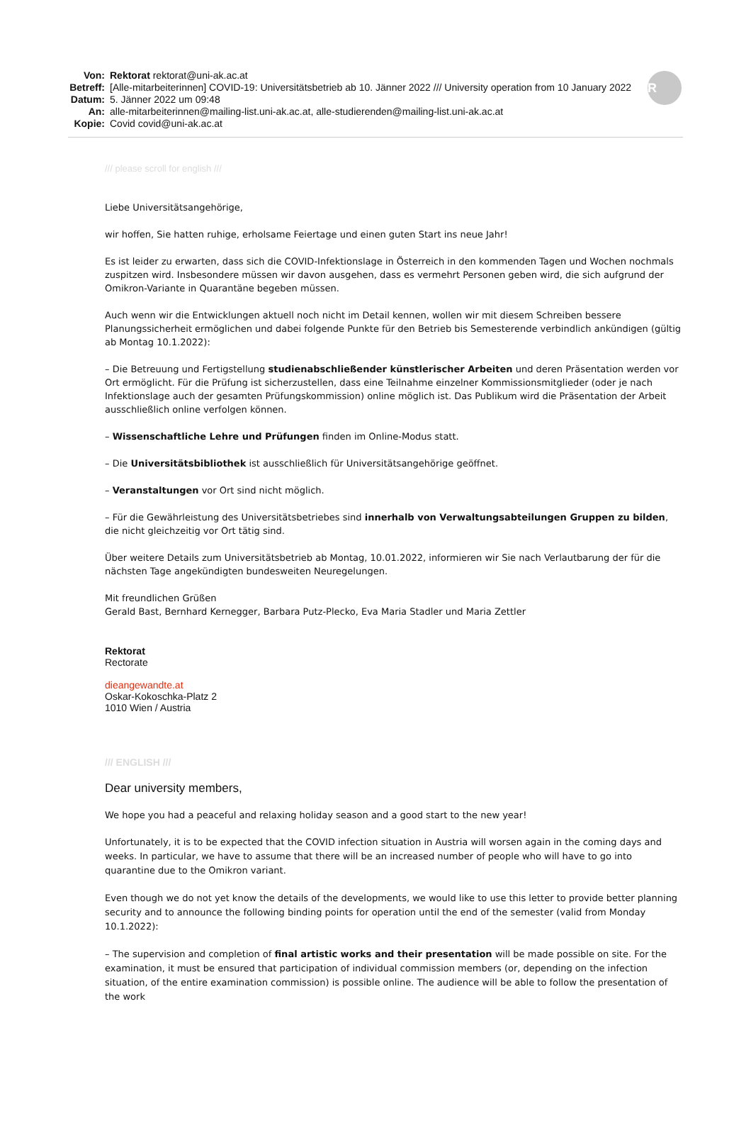Von: Rektorat rektorat@uni-ak.ac.at
Betreff: [Alle-mitarbeiterinnen] COVID-19: Universitätsbetrieb ab 10. Jänner 2022 /// University operation from 10 January 2022
Datum: 5. Jänner 2022 um 09:48
An: alle-mitarbeiterinnen@mailing-list.uni-ak.ac.at, alle-studierenden@mailing-list.uni-ak.ac.at
Kopie: Covid covid@uni-ak.ac.at
R
/// please scroll for english ///
Liebe Universitätsangehörige,
wir hoffen, Sie hatten ruhige, erholsame Feiertage und einen guten Start ins neue Jahr!
Es ist leider zu erwarten, dass sich die COVID-Infektionslage in Österreich in den kommenden Tagen und Wochen nochmals zuspitzen wird. Insbesondere müssen wir davon ausgehen, dass es vermehrt Personen geben wird, die sich aufgrund der Omikron-Variante in Quarantäne begeben müssen.
Auch wenn wir die Entwicklungen aktuell noch nicht im Detail kennen, wollen wir mit diesem Schreiben bessere Planungssicherheit ermöglichen und dabei folgende Punkte für den Betrieb bis Semesterende verbindlich ankündigen (gültig ab Montag 10.1.2022):
– Die Betreuung und Fertigstellung studienabschließender künstlerischer Arbeiten und deren Präsentation werden vor Ort ermöglicht. Für die Prüfung ist sicherzustellen, dass eine Teilnahme einzelner Kommissionsmitglieder (oder je nach Infektionslage auch der gesamten Prüfungskommission) online möglich ist. Das Publikum wird die Präsentation der Arbeit ausschließlich online verfolgen können.
– Wissenschaftliche Lehre und Prüfungen finden im Online-Modus statt.
– Die Universitätsbibliothek ist ausschließlich für Universitätsangehörige geöffnet.
– Veranstaltungen vor Ort sind nicht möglich.
– Für die Gewährleistung des Universitätsbetriebes sind innerhalb von Verwaltungsabteilungen Gruppen zu bilden, die nicht gleichzeitig vor Ort tätig sind.
Über weitere Details zum Universitätsbetrieb ab Montag, 10.01.2022, informieren wir Sie nach Verlautbarung der für die nächsten Tage angekündigten bundesweiten Neuregelungen.
Mit freundlichen Grüßen
Gerald Bast, Bernhard Kernegger, Barbara Putz-Plecko, Eva Maria Stadler und Maria Zettler
Rektorat
Rectorate
dieangewandte.at
Oskar-Kokoschka-Platz 2
1010 Wien / Austria
/// ENGLISH ///
Dear university members,
We hope you had a peaceful and relaxing holiday season and a good start to the new year!
Unfortunately, it is to be expected that the COVID infection situation in Austria will worsen again in the coming days and weeks. In particular, we have to assume that there will be an increased number of people who will have to go into quarantine due to the Omikron variant.
Even though we do not yet know the details of the developments, we would like to use this letter to provide better planning security and to announce the following binding points for operation until the end of the semester (valid from Monday 10.1.2022):
– The supervision and completion of final artistic works and their presentation will be made possible on site. For the examination, it must be ensured that participation of individual commission members (or, depending on the infection situation, of the entire examination commission) is possible online. The audience will be able to follow the presentation of the work